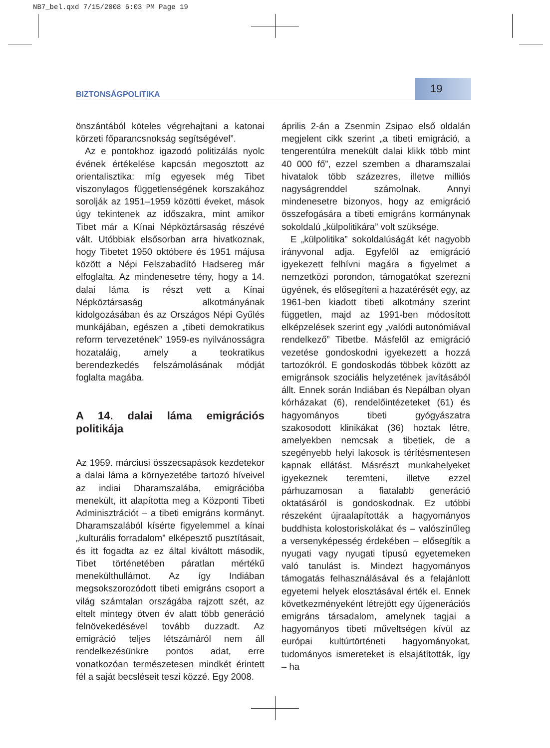NB7_bel.qxd 7/15/2008 6:03 PM Page 19
BIZTONSÁGPOLITIKA 19
önszántából köteles végrehajtani a katonai körzeti főparancsnokság segítségével”.
Az e pontokhoz igazodó politizálás nyolc évének értékelése kapcsán megosztott az orientalisztika: míg egyesek még Tibet viszonylagos függetlenségének korszakához sorolják az 1951–1959 közötti éveket, mások úgy tekintenek az időszakra, mint amikor Tibet már a Kínai Népköztársaság részévé vált. Utóbbiak elsősorban arra hivatkoznak, hogy Tibetet 1950 októbere és 1951 májusa között a Népi Felszabadító Hadsereg már elfoglalta. Az mindenesetre tény, hogy a 14. dalai láma is részt vett a Kínai Népköztársaság alkotmányának kidolgozásában és az Országos Népi Gyűlés munkájában, egészen a „tibeti demokratikus reform tervezetének” 1959-es nyilvánosságra hozataláig, amely a teokratikus berendezkedés felszámolásának módját foglalta magába.
A 14. dalai láma emigrációs politikája
Az 1959. márciusi összecsapások kezdetekor a dalai láma a környezetébe tartozó híveivel az indiai Dharamszalába, emigrációba menekült, itt alapította meg a Központi Tibeti Adminisztrációt – a tibeti emigráns kormányt. Dharamszalából kísérte figyelemmel a kínai „kulturális forradalom” elképesztő pusztításait, és itt fogadta az ez által kiváltott második, Tibet történetében páratlan mértékű menekülthullámot. Az így Indiában megsokszorozódott tibeti emigráns csoport a világ számtalan országába rajzott szét, az eltelt mintegy ötven év alatt több generáció felnövekedésével tovább duzzadt. Az emigráció teljes létszámáról nem áll rendelkezésünkre pontos adat, erre vonatkozóan természetesen mindkét érintett fél a saját becsléseit teszi közzé. Egy 2008.
április 2-án a Zsenmin Zsipao első oldalán megjelent cikk szerint „a tibeti emigráció, a tengerentúlra menekült dalai klikk több mint 40 000 fő”, ezzel szemben a dharamszalai hivatalok több százezres, illetve milliós nagyságrenddel számolnak. Annyi mindenesetre bizonyos, hogy az emigráció összefogására a tibeti emigráns kormánynak sokoldalú „külpolitikára” volt szüksége.
E „külpolitika” sokoldalúságát két nagyobb irányvonal adja. Egyfelől az emigráció igyekezett felhívni magára a figyelmet a nemzetközi porondon, támogatókat szerezni ügyének, és elősegíteni a hazatérését egy, az 1961-ben kiadott tibeti alkotmány szerint független, majd az 1991-ben módosított elképzelések szerint egy „valódi autonómiával rendelkező” Tibetbe. Másfelől az emigráció vezetése gondoskodni igyekezett a hozzá tartozókról. E gondoskodás többek között az emigránsok szociális helyzetének javításából állt. Ennek során Indiában és Nepálban olyan kórházakat (6), rendelőintézeteket (61) és hagyományos tibeti gyógyászatra szakosodott klinikákat (36) hoztak létre, amelyekben nemcsak a tibetiek, de a szegényebb helyi lakosok is térítésmentesen kapnak ellátást. Másrészt munkahelyeket igyekeznek teremteni, illetve ezzel párhuzamosan a fiatalabb generáció oktatásáról is gondoskodnak. Ez utóbbi részeként újraalapították a hagyományos buddhista kolostoriskolákat és – valószínűleg a versenyképesség érdekében – elősegítik a nyugati vagy nyugati típusú egyetemeken való tanulást is. Mindezt hagyományos támogatás felhasználásával és a felajánlott egyetemi helyek elosztásával érték el. Ennek következményeként létrejött egy újgenerációs emigráns társadalom, amelynek tagjai a hagyományos tibeti műveltségen kívül az európai kultúrtörténeti hagyományokat, tudományos ismereteket is elsajátították, így – ha